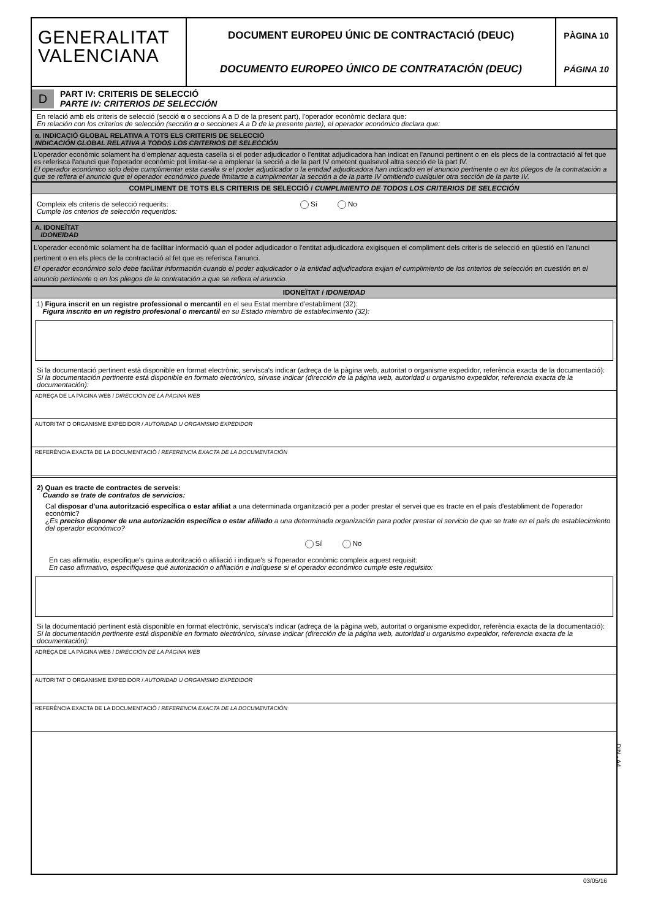GENERALITAT
VALENCIANA
DOCUMENT EUROPEU ÚNIC DE CONTRACTACIÓ (DEUC)
DOCUMENTO EUROPEO ÚNICO DE CONTRATACIÓN (DEUC)
PÀGINA 10
PÁGINA 10
D
PART IV: CRITERIS DE SELECCIÓ
PARTE IV: CRITERIOS DE SELECCIÓN
En relació amb els criteris de selecció (secció α o seccions A a D de la present part), l'operador econòmic declara que:
En relación con los criterios de selección (sección α o secciones A a D de la presente parte), el operador económico declara que:
α. INDICACIÓ GLOBAL RELATIVA A TOTS ELS CRITERIS DE SELECCIÓ
INDICACIÓN GLOBAL RELATIVA A TODOS LOS CRITERIOS DE SELECCIÓN
L'operador econòmic solament ha d'emplenar aquesta casella si el poder adjudicador o l'entitat adjudicadora han indicat en l'anunci pertinent o en els plecs de la contractació al fet que es referisca l'anunci que l'operador econòmic pot limitar-se a emplenar la secció a de la part IV ometent qualsevol altra secció de la part IV.
El operador económico solo debe cumplimentar esta casilla si el poder adjudicador o la entidad adjudicadora han indicado en el anuncio pertinente o en los pliegos de la contratación a que se refiera el anuncio que el operador económico puede limitarse a cumplimentar la sección a de la parte IV omitiendo cualquier otra sección de la parte IV.
COMPLIMENT DE TOTS ELS CRITERIS DE SELECCIÓ / CUMPLIMIENTO DE TODOS LOS CRITERIOS DE SELECCIÓN
Compleix els criteris de selecció requerits:
Cumple los criterios de selección requeridos:
Sí No
A. IDONEÏTAT
IDONEIDAD
L'operador econòmic solament ha de facilitar informació quan el poder adjudicador o l'entitat adjudicadora exigisquen el compliment dels criteris de selecció en qüestió en l'anunci pertinent o en els plecs de la contractació al fet que es referisca l'anunci.
El operador económico solo debe facilitar información cuando el poder adjudicador o la entidad adjudicadora exijan el cumplimiento de los criterios de selección en cuestión en el anuncio pertinente o en los pliegos de la contratación a que se refiera el anuncio.
IDONEÏTAT / IDONEIDAD
1) Figura inscrit en un registre professional o mercantil en el seu Estat membre d'establiment (32):
Figura inscrito en un registro profesional o mercantil en su Estado miembro de establecimiento (32):
Si la documentació pertinent està disponible en format electrònic, servisca's indicar (adreça de la pàgina web, autoritat o organisme expedidor, referència exacta de la documentació):
Si la documentación pertinente está disponible en formato electrónico, sírvase indicar (dirección de la página web, autoridad u organismo expedidor, referencia exacta de la documentación):
ADREÇA DE LA PÀGINA WEB / DIRECCIÓN DE LA PÁGINA WEB
AUTORITAT O ORGANISME EXPEDIDOR / AUTORIDAD U ORGANISMO EXPEDIDOR
REFERÈNCIA EXACTA DE LA DOCUMENTACIÓ / REFERENCIA EXACTA DE LA DOCUMENTACIÓN
2) Quan es tracte de contractes de serveis:
Cuando se trate de contratos de servicios:
Cal disposar d'una autorització específica o estar afiliat a una determinada organització per a poder prestar el servei que es tracte en el país d'establiment de l'operador econòmic?
¿Es preciso disponer de una autorización específica o estar afiliado a una determinada organización para poder prestar el servicio de que se trate en el país de establecimiento del operador económico?
Sí No
En cas afirmatiu, especifique's quina autorització o afiliació i indique's si l'operador econòmic compleix aquest requisit:
En caso afirmativo, especifíquese qué autorización o afiliación e indíquese si el operador económico cumple este requisito:
Si la documentació pertinent està disponible en format electrònic, servisca's indicar (adreça de la pàgina web, autoritat o organisme expedidor, referència exacta de la documentació):
Si la documentación pertinente está disponible en formato electrónico, sírvase indicar (dirección de la página web, autoridad u organismo expedidor, referencia exacta de la documentación):
ADREÇA DE LA PÀGINA WEB / DIRECCIÓN DE LA PÁGINA WEB
AUTORITAT O ORGANISME EXPEDIDOR / AUTORIDAD U ORGANISMO EXPEDIDOR
REFERÈNCIA EXACTA DE LA DOCUMENTACIÓ / REFERENCIA EXACTA DE LA DOCUMENTACIÓN
DIN - A4
03/05/16